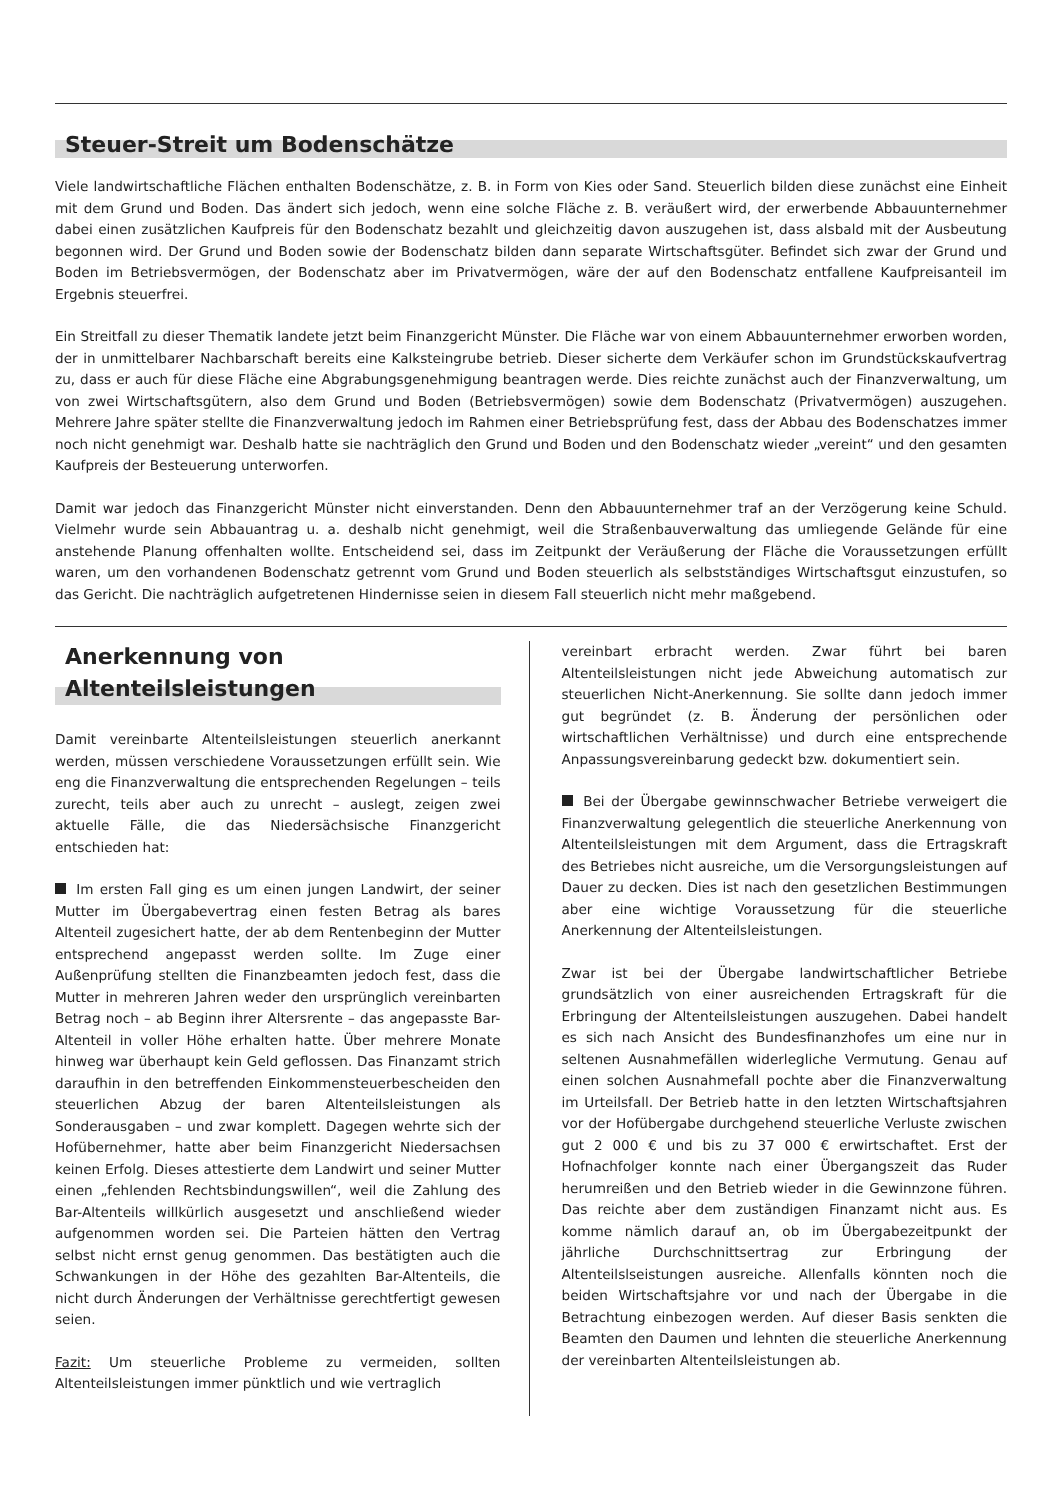Steuer-Streit um Bodenschätze
Viele landwirtschaftliche Flächen enthalten Bodenschätze, z. B. in Form von Kies oder Sand. Steuerlich bilden diese zunächst eine Einheit mit dem Grund und Boden. Das ändert sich jedoch, wenn eine solche Fläche z. B. veräußert wird, der erwerbende Abbauunternehmer dabei einen zusätzlichen Kaufpreis für den Bodenschatz bezahlt und gleichzeitig davon auszugehen ist, dass alsbald mit der Ausbeutung begonnen wird. Der Grund und Boden sowie der Bodenschatz bilden dann separate Wirtschaftsgüter. Befindet sich zwar der Grund und Boden im Betriebsvermögen, der Bodenschatz aber im Privatvermögen, wäre der auf den Bodenschatz entfallene Kaufpreisanteil im Ergebnis steuerfrei.
Ein Streitfall zu dieser Thematik landete jetzt beim Finanzgericht Münster. Die Fläche war von einem Abbauunternehmer erworben worden, der in unmittelbarer Nachbarschaft bereits eine Kalksteingrube betrieb. Dieser sicherte dem Verkäufer schon im Grundstückskaufvertrag zu, dass er auch für diese Fläche eine Abgrabungsgenehmigung beantragen werde. Dies reichte zunächst auch der Finanzverwaltung, um von zwei Wirtschaftsgütern, also dem Grund und Boden (Betriebsvermögen) sowie dem Bodenschatz (Privatvermögen) auszugehen. Mehrere Jahre später stellte die Finanzverwaltung jedoch im Rahmen einer Betriebsprüfung fest, dass der Abbau des Bodenschatzes immer noch nicht genehmigt war. Deshalb hatte sie nachträglich den Grund und Boden und den Bodenschatz wieder „vereint“ und den gesamten Kaufpreis der Besteuerung unterworfen.
Damit war jedoch das Finanzgericht Münster nicht einverstanden. Denn den Abbauunternehmer traf an der Verzögerung keine Schuld. Vielmehr wurde sein Abbauantrag u. a. deshalb nicht genehmigt, weil die Straßenbauverwaltung das umliegende Gelände für eine anstehende Planung offenhalten wollte. Entscheidend sei, dass im Zeitpunkt der Veräußerung der Fläche die Voraussetzungen erfüllt waren, um den vorhandenen Bodenschatz getrennt vom Grund und Boden steuerlich als selbstständiges Wirtschaftsgut einzustufen, so das Gericht. Die nachträglich aufgetretenen Hindernisse seien in diesem Fall steuerlich nicht mehr maßgebend.
Anerkennung von
Altenteilsleistungen
Damit vereinbarte Altenteilsleistungen steuerlich anerkannt werden, müssen verschiedene Voraussetzungen erfüllt sein. Wie eng die Finanzverwaltung die entsprechenden Regelungen – teils zurecht, teils aber auch zu unrecht – auslegt, zeigen zwei aktuelle Fälle, die das Niedersächsische Finanzgericht entschieden hat:
Im ersten Fall ging es um einen jungen Landwirt, der seiner Mutter im Übergabevertrag einen festen Betrag als bares Altenteil zugesichert hatte, der ab dem Rentenbeginn der Mutter entsprechend angepasst werden sollte. Im Zuge einer Außenprüfung stellten die Finanzbeamten jedoch fest, dass die Mutter in mehreren Jahren weder den ursprünglich vereinbarten Betrag noch – ab Beginn ihrer Altersrente – das angepasste Bar-Altenteil in voller Höhe erhalten hatte. Über mehrere Monate hinweg war überhaupt kein Geld geflossen. Das Finanzamt strich daraufhin in den betreffenden Einkommensteuerbescheiden den steuerlichen Abzug der baren Altenteilsleistungen als Sonderausgaben – und zwar komplett. Dagegen wehrte sich der Hofübernehmer, hatte aber beim Finanzgericht Niedersachsen keinen Erfolg. Dieses attestierte dem Landwirt und seiner Mutter einen „fehlenden Rechtsbindungswillen“, weil die Zahlung des Bar-Altenteils willkürlich ausgesetzt und anschließend wieder aufgenommen worden sei. Die Parteien hätten den Vertrag selbst nicht ernst genug genommen. Das bestätigten auch die Schwankungen in der Höhe des gezahlten Bar-Altenteils, die nicht durch Änderungen der Verhältnisse gerechtfertigt gewesen seien.
Fazit: Um steuerliche Probleme zu vermeiden, sollten Altenteilsleistungen immer pünktlich und wie vertraglich
vereinbart erbracht werden. Zwar führt bei baren Altenteilsleistungen nicht jede Abweichung automatisch zur steuerlichen Nicht-Anerkennung. Sie sollte dann jedoch immer gut begründet (z. B. Änderung der persönlichen oder wirtschaftlichen Verhältnisse) und durch eine entsprechende Anpassungsvereinbarung gedeckt bzw. dokumentiert sein.
Bei der Übergabe gewinnschwacher Betriebe verweigert die Finanzverwaltung gelegentlich die steuerliche Anerkennung von Altenteilsleistungen mit dem Argument, dass die Ertragskraft des Betriebes nicht ausreiche, um die Versorgungsleistungen auf Dauer zu decken. Dies ist nach den gesetzlichen Bestimmungen aber eine wichtige Voraussetzung für die steuerliche Anerkennung der Altenteilsleistungen.
Zwar ist bei der Übergabe landwirtschaftlicher Betriebe grundsätzlich von einer ausreichenden Ertragskraft für die Erbringung der Altenteilsleistungen auszugehen. Dabei handelt es sich nach Ansicht des Bundesfinanzhofes um eine nur in seltenen Ausnahmefällen widerlegliche Vermutung. Genau auf einen solchen Ausnahmefall pochte aber die Finanzverwaltung im Urteilsfall. Der Betrieb hatte in den letzten Wirtschaftsjahren vor der Hofübergabe durchgehend steuerliche Verluste zwischen gut 2 000 € und bis zu 37 000 € erwirtschaftet. Erst der Hofnachfolger konnte nach einer Übergangszeit das Ruder herumreißen und den Betrieb wieder in die Gewinnzone führen. Das reichte aber dem zuständigen Finanzamt nicht aus. Es komme nämlich darauf an, ob im Übergabezeitpunkt der jährliche Durchschnittsertrag zur Erbringung der Altenteilslseistungen ausreiche. Allenfalls könnten noch die beiden Wirtschaftsjahre vor und nach der Übergabe in die Betrachtung einbezogen werden. Auf dieser Basis senkten die Beamten den Daumen und lehnten die steuerliche Anerkennung der vereinbarten Altenteilsleistungen ab.